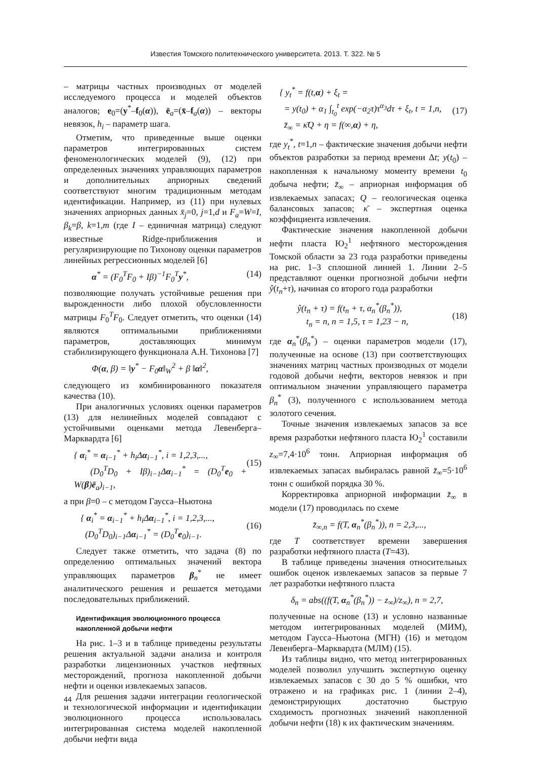Известия Томского политехнического университета. 2013. Т. 322. № 5
– матрицы частных производных от моделей исследуемого процесса и моделей объектов аналогов; e<sub>0</sub>=(y<sup>*</sup>–f<sub>0</sub>(α)), ē<sub>a</sub>=(x̄–f<sub>a</sub>(α)) – векторы невязок, h<sub>i</sub> – параметр шага.
Отметим, что приведенные выше оценки параметров интегрированных систем феноменологических моделей (9), (12) при определенных значениях управляющих параметров и дополнительных априорных сведений соответствуют многим традиционным методам идентификации. Например, из (11) при нулевых значениях априорных данных x̄<sub>j</sub>=0, j=1,d и F<sub>a</sub>=W=I, β<sub>k</sub>=β, k=1,m (где I – единичная матрица) следуют известные Ridge-приближения и регуляризирующие по Тихонову оценки параметров линейных регрессионных моделей [6]
α<sup>*</sup> = (F<sub>0</sub><sup>T</sup>F<sub>0</sub> + Iβ)<sup>−1</sup>F<sub>0</sub><sup>T</sup>y<sup>*</sup>, (14)
позволяющие получать устойчивые решения при вырожденности либо плохой обусловленности матрицы F<sub>0</sub><sup>T</sup>F<sub>0</sub>. Следует отметить, что оценки (14) являются оптимальными приближениями параметров, доставляющих минимум стабилизирующего функционала А.Н. Тихонова [7]
Φ(α, β) = ‖y<sup>*</sup> − F<sub>0</sub>α‖<sub>W</sub><sup>2</sup> + β ‖α‖<sup>2</sup>,
следующего из комбинированного показателя качества (10).
При аналогичных условиях оценки параметров (13) для нелинейных моделей совпадают с устойчивыми оценками метода Левенберга–Марквардта [6]
{ α<sub>i</sub><sup>*</sup> = α<sub>i−1</sub><sup>*</sup> + h<sub>i</sub>Δα<sub>i−1</sub><sup>*</sup>, i = 1,2,3,...,
(D<sub>0</sub><sup>T</sup>D<sub>0</sub> + Iβ)<sub>i−1</sub>Δα<sub>i−1</sub><sup>*</sup> = (D<sub>0</sub><sup>T</sup>e<sub>0</sub> + W(β)ē<sub>a</sub>)<sub>i−1</sub>,
(15)
а при β=0 – с методом Гаусса–Ньютона
{ α<sub>i</sub><sup>*</sup> = α<sub>i−1</sub><sup>*</sup> + h<sub>i</sub>Δα<sub>i−1</sub><sup>*</sup>, i = 1,2,3,...,
(D<sub>0</sub><sup>T</sup>D<sub>0</sub>)<sub>i−1</sub>Δα<sub>i−1</sub><sup>*</sup> = (D<sub>0</sub><sup>T</sup>e<sub>0</sub>)<sub>i−1</sub>.
(16)
Следует также отметить, что задача (8) по определению оптимальных значений вектора управляющих параметров β<sub>n</sub><sup>*</sup> не имеет аналитического решения и решается методами последовательных приближений.
Идентификация эволюционного процесса
накопленной добычи нефти
На рис. 1–3 и в таблице приведены результаты решения актуальной задачи анализа и контроля разработки лицензионных участков нефтяных месторождений, прогноза накопленной добычи нефти и оценки извлекаемых запасов.
Для решения задачи интеграции геологической и технологической информации и идентификации эволюционного процесса использовалась интегрированная система моделей накопленной добычи нефти вида
{ y<sub>t</sub><sup>*</sup> = f(t,α) + ξ<sub>t</sub> =
= y(t<sub>0</sub>) + α<sub>1</sub> ∫<sub>t<sub>0</sub></sub><sup>t</sup> exp(−α<sub>2</sub>τ)τ<sup>α<sub>3</sub></sup>dτ + ξ<sub>t</sub>, t = 1,n,
z̄<sub>∞</sub> = κ̄Q + η = f(∞,α) + η,
(17)
где y<sub>t</sub><sup>*</sup>, t=1,n – фактические значения добычи нефти объектов разработки за период времени Δt; y(t<sub>0</sub>) – накопленная к начальному моменту времени t<sub>0</sub> добыча нефти; z̄<sub>∞</sub> – априорная информация об извлекаемых запасах; Q – геологическая оценка балансовых запасов; κ̄ – экспертная оценка коэффициента извлечения.
Фактические значения накопленной добычи нефти пласта Ю<sub>2</sub><sup>1</sup> нефтяного месторождения Томской области за 23 года разработки приведены на рис. 1–3 сплошной линией 1. Линии 2–5 представляют оценки прогнозной добычи нефти ŷ(t<sub>n</sub>+τ), начиная со второго года разработки
ŷ(t<sub>n</sub> + τ) = f(t<sub>n</sub> + τ, α<sub>n</sub><sup>*</sup>(β<sub>n</sub><sup>*</sup>)),
t<sub>n</sub> = n, n = 1,5, τ = 1,23 − n,
(18)
где α<sub>n</sub><sup>*</sup>(β<sub>n</sub><sup>*</sup>) – оценки параметров модели (17), полученные на основе (13) при соответствующих значениях матриц частных производных от модели годовой добычи нефти, векторов невязок и при оптимальном значении управляющего параметра β<sub>n</sub><sup>*</sup> (3), полученного с использованием метода золотого сечения.
Точные значения извлекаемых запасов за все время разработки нефтяного пласта Ю<sub>2</sub><sup>1</sup> составили z<sub>∞</sub>=7,4·10<sup>6</sup> тонн. Априорная информация об извлекаемых запасах выбиралась равной z̄<sub>∞</sub>=5·10<sup>6</sup> тонн с ошибкой порядка 30 %.
Корректировка априорной информации z̄<sub>∞</sub> в модели (17) проводилась по схеме
z̄<sub>∞,n</sub> = f(T, α<sub>n</sub><sup>*</sup>(β<sub>n</sub><sup>*</sup>)), n = 2,3,...,
где T соответствует времени завершения разработки нефтяного пласта (T=43).
В таблице приведены значения относительных ошибок оценок извлекаемых запасов за первые 7 лет разработки нефтяного пласта
δ<sub>n</sub> = abs((f(T, α<sub>n</sub><sup>*</sup>(β<sub>n</sub><sup>*</sup>)) − z<sub>∞</sub>)/z<sub>∞</sub>), n = 2,7,
полученные на основе (13) и условно названные методом интегрированных моделей (МИМ), методом Гаусса–Ньютона (МГН) (16) и методом Левенберга–Марквардта (МЛМ) (15).
Из таблицы видно, что метод интегрированных моделей позволил улучшить экспертную оценку извлекаемых запасов с 30 до 5 % ошибки, что отражено и на графиках рис. 1 (линии 2–4), демонстрирующих достаточно быструю сходимость прогнозных значений накопленной добычи нефти (18) к их фактическим значениям.
44